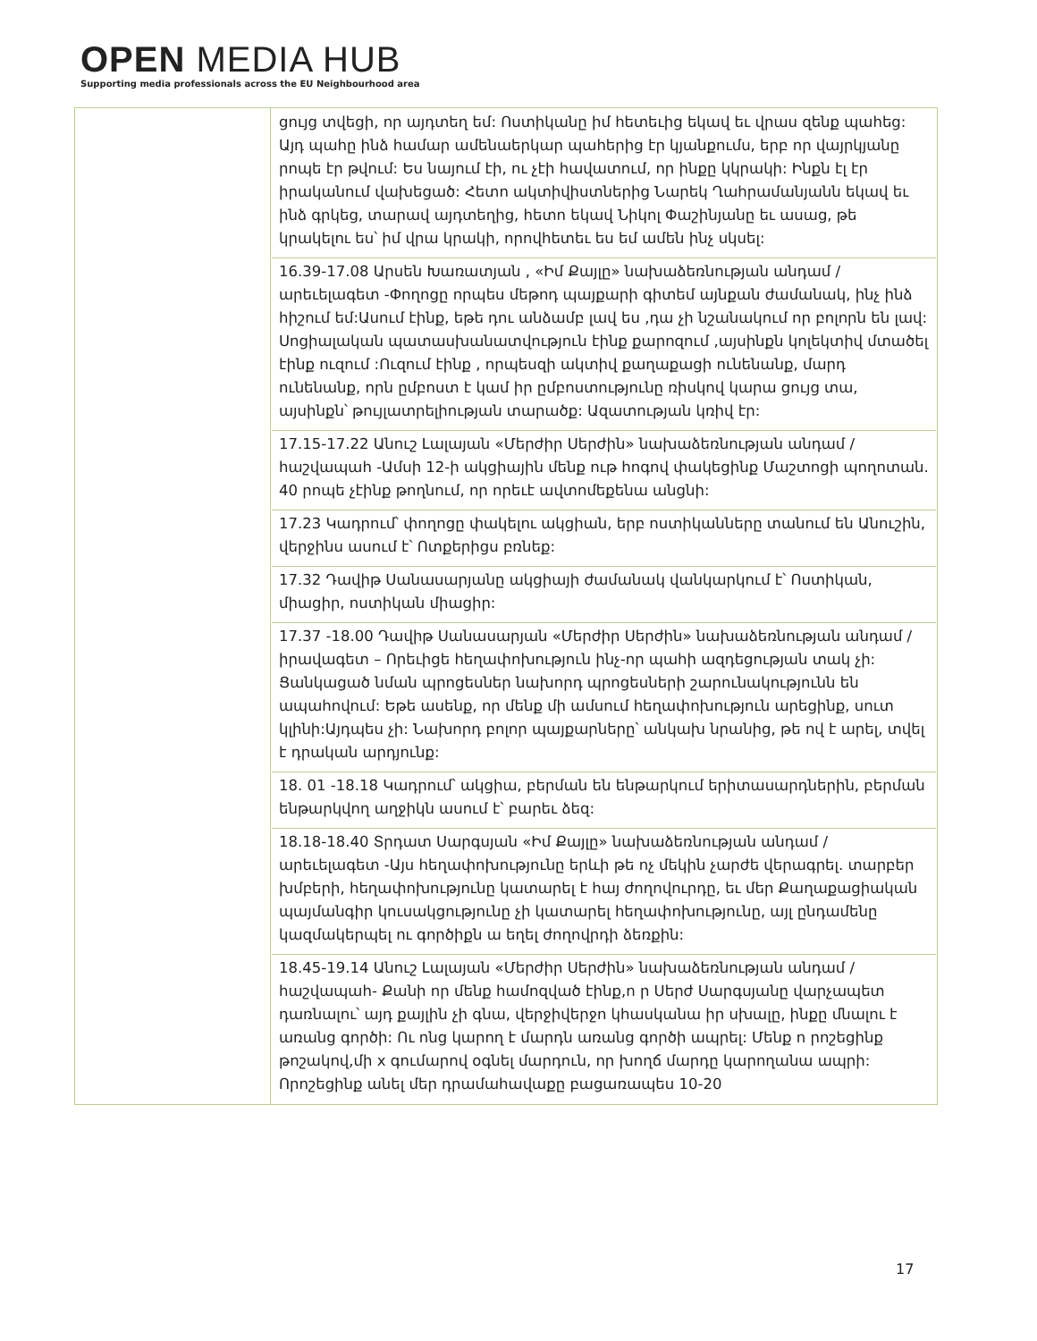OPEN MEDIA HUB
Supporting media professionals across the EU Neighbourhood area
| | ցույց տվեցի, որ այդտեղ եմ: Ոստիկանը իմ հետեւից եկավ եւ վրաս զենք պահեց: Այդ պահը ինձ համար ամենաերկար պահերից էր կյանքումս, երբ որ վայրկյանը րոպե էր թվում: Ես նայում էի, ու չէի հավատում, որ ինքը կկրակի: Ինքն էլ էր իրականում վախեցած: Հետո ակտիվիստներից Նարեկ Ղահրամանյանն եկավ եւ ինձ գրկեց, տարավ այդտեղից, հետո եկավ Նիկոլ Փաշինյանը եւ ասաց, թե կրակելու ես՝ իմ վրա կրակի, որովհետեւ ես եմ ամեն ինչ սկսել: 16.39-17.08 Արսեն Խառատյան , «Իմ Քայլը» նախաձեռնության անդամ / արեւելագետ -Փողոցը որպես մեթոդ պայքարի գիտեմ այնքան ժամանակ, ինչ ինձ հիշում եմ:Ասում էինք, եթե դու անձամբ լավ ես ,դա չի նշանակում որ բոլորն են լավ: Սոցիալական պատասխանատվություն էինք քարոզում ,այսինքն կոլեկտիվ մտածել էինք ուզում :Ուզում էինք , որպեսզի ակտիվ քաղաքացի ունենանք, մարդ ունենանք, որն ըմբոստ է կամ իր ըմբոստությունը ռիսկով կարա ցույց տա, այսինքն՝ թույլատրելիության տարածք: Ազատության կռիվ էր: 17.15-17.22 Անուշ Լալայան «Մերժիր Սերժին» նախաձեռնության անդամ / հաշվապահ -Ամսի 12-ի ակցիային մենք ութ հոգով փակեցինք Մաշտոցի պողոտան. 40 րոպե չէինք թողնում, որ որեւէ ավտոմեքենա անցնի: 17.23 Կադրում՝ փողոցը փակելու ակցիան, երբ ոստիկանները տանում են Անուշին, վերջինս ասում է՝ Ոտքերիցս բռնեք: 17.32 Դավիթ Սանասարյանը ակցիայի ժամանակ վանկարկում է՝ Ոստիկան, միացիր, ոստիկան միացիր: 17.37 -18.00 Դավիթ Սանասարյան «Մերժիր Սերժին» նախաձեռնության անդամ / իրավագետ – Որեւիցե հեղափոխություն ինչ-որ պահի ազդեցության տակ չի: Ցանկացած նման պրոցեսներ նախորդ պրոցեսների շարունակությունն են ապահովում: Եթե ասենք, որ մենք մի ամսում հեղափոխություն արեցինք, սուտ կլինի:Այդպես չի: Նախորդ բոլոր պայքարները՝ անկախ նրանից, թե ով է արել, տվել է դրական արդյունք: 18. 01 -18.18 Կադրում՝ ակցիա, բերման են ենթարկում երիտասարդներին, բերման ենթարկվող աղջիկն ասում է՝ բարեւ ձեզ: 18.18-18.40 Տրդատ Սարգսյան «Իմ Քայլը» նախաձեռնության անդամ / արեւելագետ -Այս հեղափոխությունը երևի թե ոչ մեկին չարժե վերագրել. տարբեր խմբերի, հեղափոխությունը կատարել է հայ ժողովուրդը, եւ մեր Քաղաքացիական պայմանգիր կուսակցությունը չի կատարել հեղափոխությունը, այլ ընդամենը կազմակերպել ու գործիքն ա եղել ժողովրդի ձեռքին: 18.45-19.14 Անուշ Լալայան «Մերժիր Սերժին» նախաձեռնության անդամ / հաշվապահ- Քանի որ մենք համոզված էինք,ո ր Սերժ Սարգսյանը վարչապետ դառնալու՝ այդ քայլին չի գնա, վերջիվերջո կհասկանա իր սխալը, ինքը մնալու է առանց գործի: Ու ոնց կարող է մարդն առանց գործի ապրել: Մենք ո րոշեցինք թոշակով,մի x գումարով օգնել մարդուն, որ խողճ մարդը կարողանա ապրի: Որոշեցինք անել մեր դրամահավաքը բացառապես 10-20 |
17